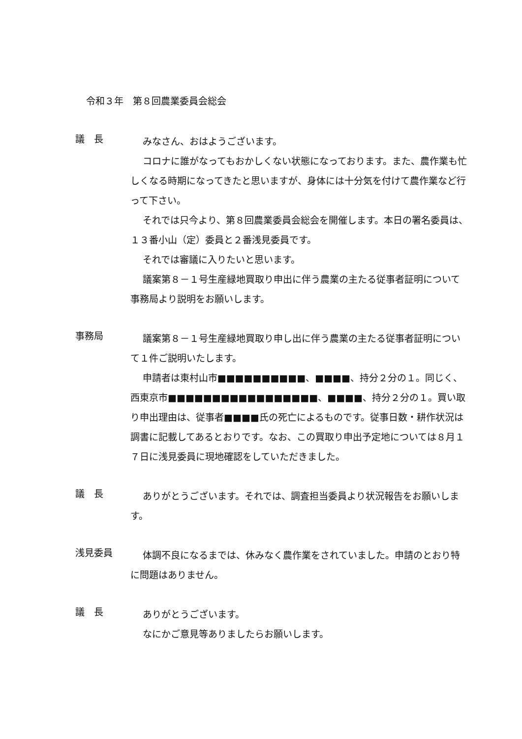令和３年　第８回農業委員会総会
議　長
みなさん、おはようございます。
コロナに誰がなってもおかしくない状態になっております。また、農作業も忙しくなる時期になってきたと思いますが、身体には十分気を付けて農作業など行って下さい。
それでは只今より、第８回農業委員会総会を開催します。本日の署名委員は、１３番小山（定）委員と２番浅見委員です。
それでは審議に入りたいと思います。
議案第８－１号生産緑地買取り申出に伴う農業の主たる従事者証明について事務局より説明をお願いします。
事務局
議案第８－１号生産緑地買取り申し出に伴う農業の主たる従事者証明について１件ご説明いたします。
申請者は東村山市■■■■■■■■■■、■■■■、持分２分の１。同じく、西東京市■■■■■■■■■■■■■■■■■、■■■■、持分２分の１。買い取り申出理由は、従事者■■■■氏の死亡によるものです。従事日数・耕作状況は調書に記載してあるとおりです。なお、この買取り申出予定地については８月１７日に浅見委員に現地確認をしていただきました。
議　長
ありがとうございます。それでは、調査担当委員より状況報告をお願いします。
浅見委員
体調不良になるまでは、休みなく農作業をされていました。申請のとおり特に問題はありません。
議　長
ありがとうございます。
なにかご意見等ありましたらお願いします。